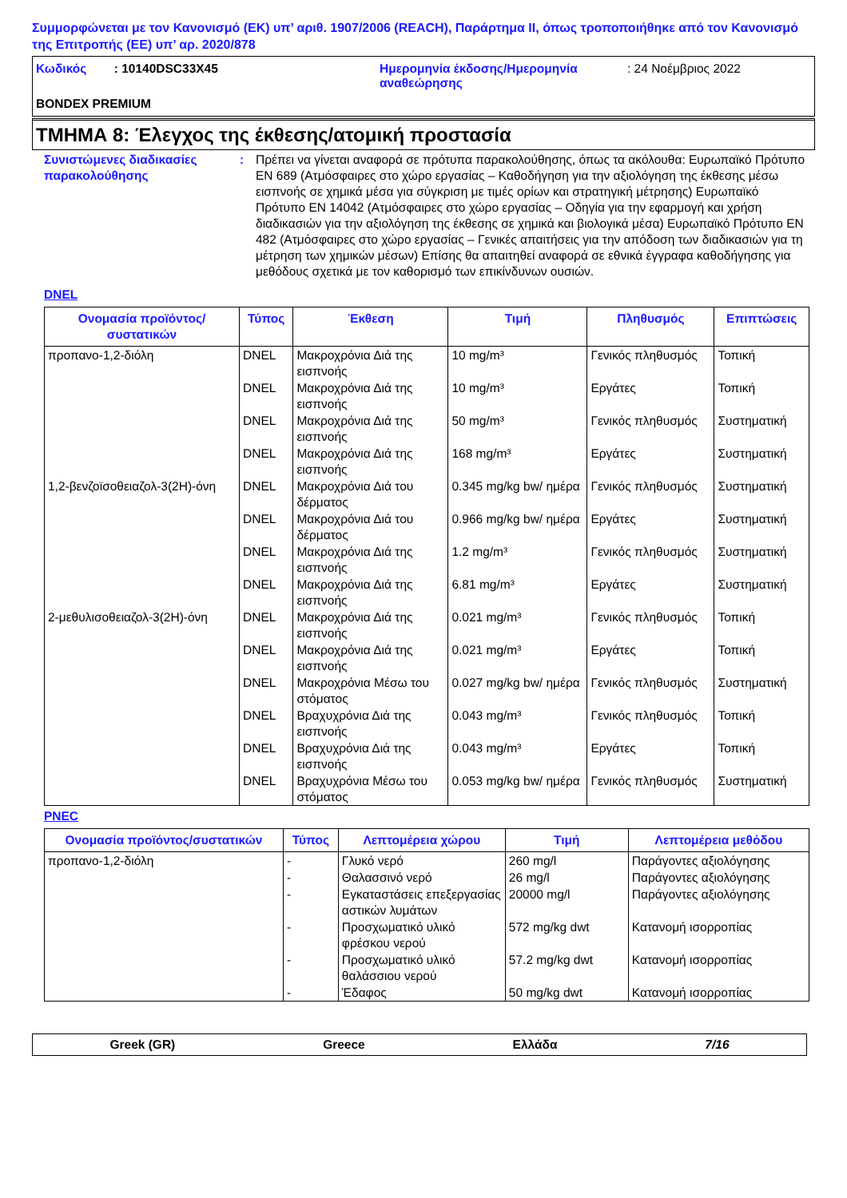Συμμορφώνεται με τον Κανονισμό (ΕΚ) υπ’ αριθ. 1907/2006 (REACH), Παράρτημα II, όπως τροποποιήθηκε από τον Κανονισμό της Επιτροπής (ΕΕ) υπ’ αρ. 2020/878
Κωδικός : 10140DSC33X45 Ημερομηνία έκδοσης/Ημερομηνία αναθεώρησης
: 24 Νοέμβριος 2022
BONDEX PREMIUM
ΤΜΗΜΑ 8: Έλεγχος της έκθεσης/ατομική προστασία
Συνιστώμενες διαδικασίες παρακολούθησης
: Πρέπει να γίνεται αναφορά σε πρότυπα παρακολούθησης, όπως τα ακόλουθα: Ευρωπαϊκό Πρότυπο EN 689 (Ατμόσφαιρες στο χώρο εργασίας – Καθοδήγηση για την αξιολόγηση της έκθεσης μέσω εισπνοής σε χημικά μέσα για σύγκριση με τιμές ορίων και στρατηγική μέτρησης) Ευρωπαϊκό Πρότυπο EN 14042 (Ατμόσφαιρες στο χώρο εργασίας – Οδηγία για την εφαρμογή και χρήση διαδικασιών για την αξιολόγηση της έκθεσης σε χημικά και βιολογικά μέσα) Ευρωπαϊκό Πρότυπο EN 482 (Ατμόσφαιρες στο χώρο εργασίας – Γενικές απαιτήσεις για την απόδοση των διαδικασιών για τη μέτρηση των χημικών μέσων) Επίσης θα απαιτηθεί αναφορά σε εθνικά έγγραφα καθοδήγησης για μεθόδους σχετικά με τον καθορισμό των επικίνδυνων ουσιών.
DNEL
| Ονομασία προϊόντος/ συστατικών | Τύπος | Έκθεση | Τιμή | Πληθυσμός | Επιπτώσεις |
| --- | --- | --- | --- | --- | --- |
| προπανο-1,2-διόλη | DNEL | Μακροχρόνια Διά της εισπνοής | 10 mg/m³ | Γενικός πληθυσμός | Τοπική |
| | DNEL | Μακροχρόνια Διά της εισπνοής | 10 mg/m³ | Εργάτες | Τοπική |
| | DNEL | Μακροχρόνια Διά της εισπνοής | 50 mg/m³ | Γενικός πληθυσμός | Συστηματική |
| | DNEL | Μακροχρόνια Διά της εισπνοής | 168 mg/m³ | Εργάτες | Συστηματική |
| 1,2-βενζοϊσοθειαζολ-3(2H)-όνη | DNEL | Μακροχρόνια Διά του δέρματος | 0.345 mg/kg bw/ ημέρα | Γενικός πληθυσμός | Συστηματική |
| | DNEL | Μακροχρόνια Διά του δέρματος | 0.966 mg/kg bw/ ημέρα | Εργάτες | Συστηματική |
| | DNEL | Μακροχρόνια Διά της εισπνοής | 1.2 mg/m³ | Γενικός πληθυσμός | Συστηματική |
| | DNEL | Μακροχρόνια Διά της εισπνοής | 6.81 mg/m³ | Εργάτες | Συστηματική |
| 2-μεθυλισοθειαζολ-3(2H)-όνη | DNEL | Μακροχρόνια Διά της εισπνοής | 0.021 mg/m³ | Γενικός πληθυσμός | Τοπική |
| | DNEL | Μακροχρόνια Διά της εισπνοής | 0.021 mg/m³ | Εργάτες | Τοπική |
| | DNEL | Μακροχρόνια Μέσω του στόματος | 0.027 mg/kg bw/ ημέρα | Γενικός πληθυσμός | Συστηματική |
| | DNEL | Βραχυχρόνια Διά της εισπνοής | 0.043 mg/m³ | Γενικός πληθυσμός | Τοπική |
| | DNEL | Βραχυχρόνια Διά της εισπνοής | 0.043 mg/m³ | Εργάτες | Τοπική |
| | DNEL | Βραχυχρόνια Μέσω του στόματος | 0.053 mg/kg bw/ ημέρα | Γενικός πληθυσμός | Συστηματική |
PNEC
| Ονομασία προϊόντος/συστατικών | Τύπος | Λεπτομέρεια χώρου | Τιμή | Λεπτομέρεια μεθόδου |
| --- | --- | --- | --- | --- |
| προπανο-1,2-διόλη | - | Γλυκό νερό | 260 mg/l | Παράγοντες αξιολόγησης |
| | - | Θαλασσινό νερό | 26 mg/l | Παράγοντες αξιολόγησης |
| | - | Εγκαταστάσεις επεξεργασίας αστικών λυμάτων | 20000 mg/l | Παράγοντες αξιολόγησης |
| | - | Προσχωματικό υλικό φρέσκου νερού | 572 mg/kg dwt | Κατανομή ισορροπίας |
| | - | Προσχωματικό υλικό θαλάσσιου νερού | 57.2 mg/kg dwt | Κατανομή ισορροπίας |
| | - | Έδαφος | 50 mg/kg dwt | Κατανομή ισορροπίας |
Greek (GR) Greece Ελλάδα 7/16